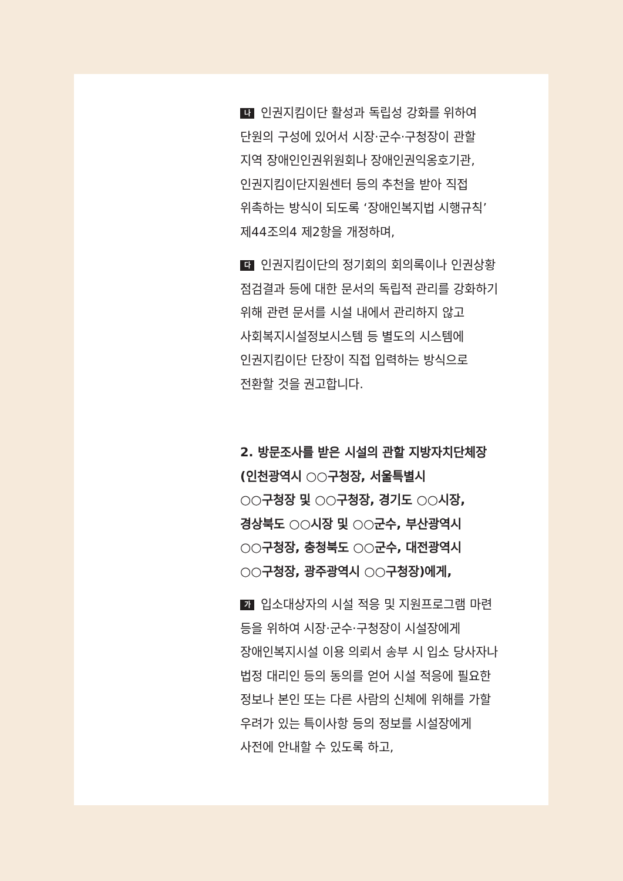나 인권지킴이단 활성과 독립성 강화를 위하여
단원의 구성에 있어서 시장·군수·구청장이 관할
지역 장애인인권위원회나 장애인권익옹호기관,
인권지킴이단지원센터 등의 추천을 받아 직접
위촉하는 방식이 되도록 ‘장애인복지법 시행규칙’
제44조의4 제2항을 개정하며,
다 인권지킴이단의 정기회의 회의록이나 인권상황
점검결과 등에 대한 문서의 독립적 관리를 강화하기
위해 관련 문서를 시설 내에서 관리하지 않고
사회복지시설정보시스템 등 별도의 시스템에
인권지킴이단 단장이 직접 입력하는 방식으로
전환할 것을 권고합니다.
2. 방문조사를 받은 시설의 관할 지방자치단체장
(인천광역시 ○○구청장, 서울특별시
○○구청장 및 ○○구청장, 경기도 ○○시장,
경상북도 ○○시장 및 ○○군수, 부산광역시
○○구청장, 충청북도 ○○군수, 대전광역시
○○구청장, 광주광역시 ○○구청장)에게,
가 입소대상자의 시설 적응 및 지원프로그램 마련
등을 위하여 시장·군수·구청장이 시설장에게
장애인복지시설 이용 의뢰서 송부 시 입소 당사자나
법정 대리인 등의 동의를 얻어 시설 적응에 필요한
정보나 본인 또는 다른 사람의 신체에 위해를 가할
우려가 있는 특이사항 등의 정보를 시설장에게
사전에 안내할 수 있도록 하고,